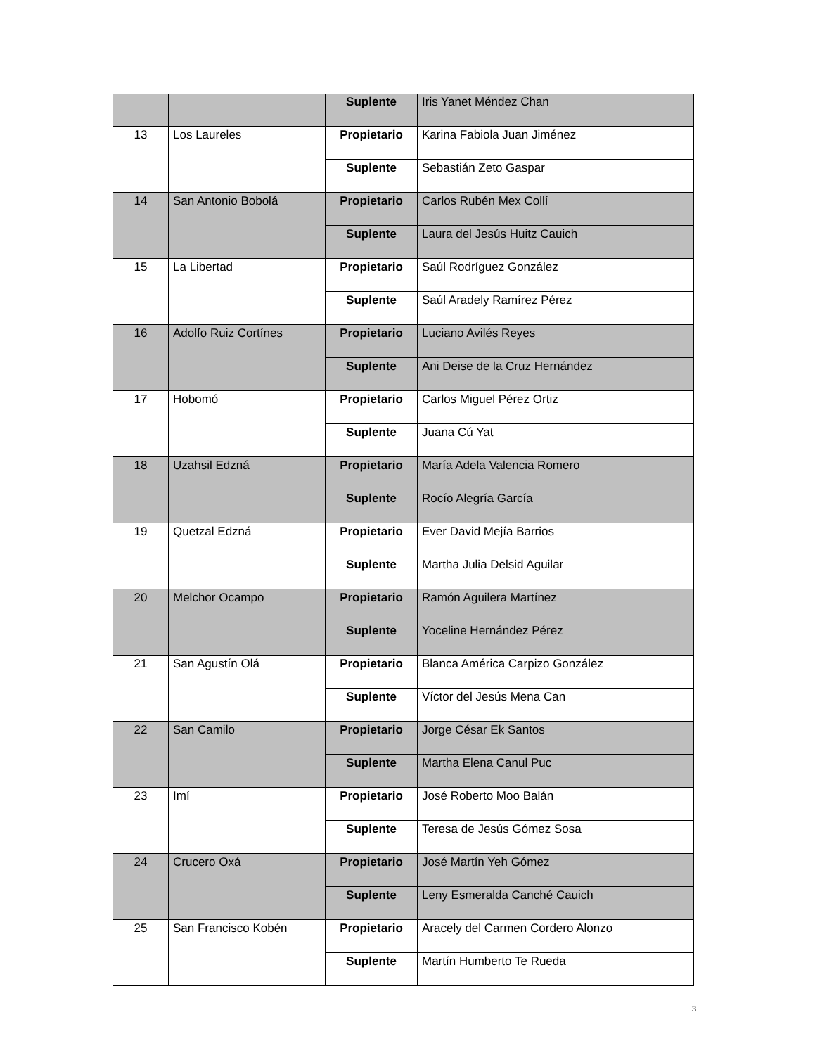| | | Suplente | Iris Yanet Méndez Chan |
| 13 | Los Laureles | Propietario | Karina Fabiola Juan Jiménez |
| | | Suplente | Sebastián Zeto Gaspar |
| 14 | San Antonio Bobolá | Propietario | Carlos Rubén Mex Collí |
| | | Suplente | Laura del Jesús Huitz Cauich |
| 15 | La Libertad | Propietario | Saúl Rodríguez González |
| | | Suplente | Saúl Aradely Ramírez Pérez |
| 16 | Adolfo Ruiz Cortínes | Propietario | Luciano Avilés Reyes |
| | | Suplente | Ani Deise de la Cruz Hernández |
| 17 | Hobomó | Propietario | Carlos Miguel Pérez Ortiz |
| | | Suplente | Juana Cú Yat |
| 18 | Uzahsil Edzná | Propietario | María Adela Valencia Romero |
| | | Suplente | Rocío Alegría García |
| 19 | Quetzal Edzná | Propietario | Ever David Mejía Barrios |
| | | Suplente | Martha Julia Delsid Aguilar |
| 20 | Melchor Ocampo | Propietario | Ramón Aguilera Martínez |
| | | Suplente | Yoceline Hernández Pérez |
| 21 | San Agustín Olá | Propietario | Blanca América Carpizo González |
| | | Suplente | Víctor del Jesús Mena Can |
| 22 | San Camilo | Propietario | Jorge César Ek Santos |
| | | Suplente | Martha Elena Canul Puc |
| 23 | Imí | Propietario | José Roberto Moo Balán |
| | | Suplente | Teresa de Jesús Gómez Sosa |
| 24 | Crucero Oxá | Propietario | José Martín Yeh Gómez |
| | | Suplente | Leny Esmeralda Canché Cauich |
| 25 | San Francisco Kobén | Propietario | Aracely del Carmen Cordero Alonzo |
| | | Suplente | Martín Humberto Te Rueda |
3